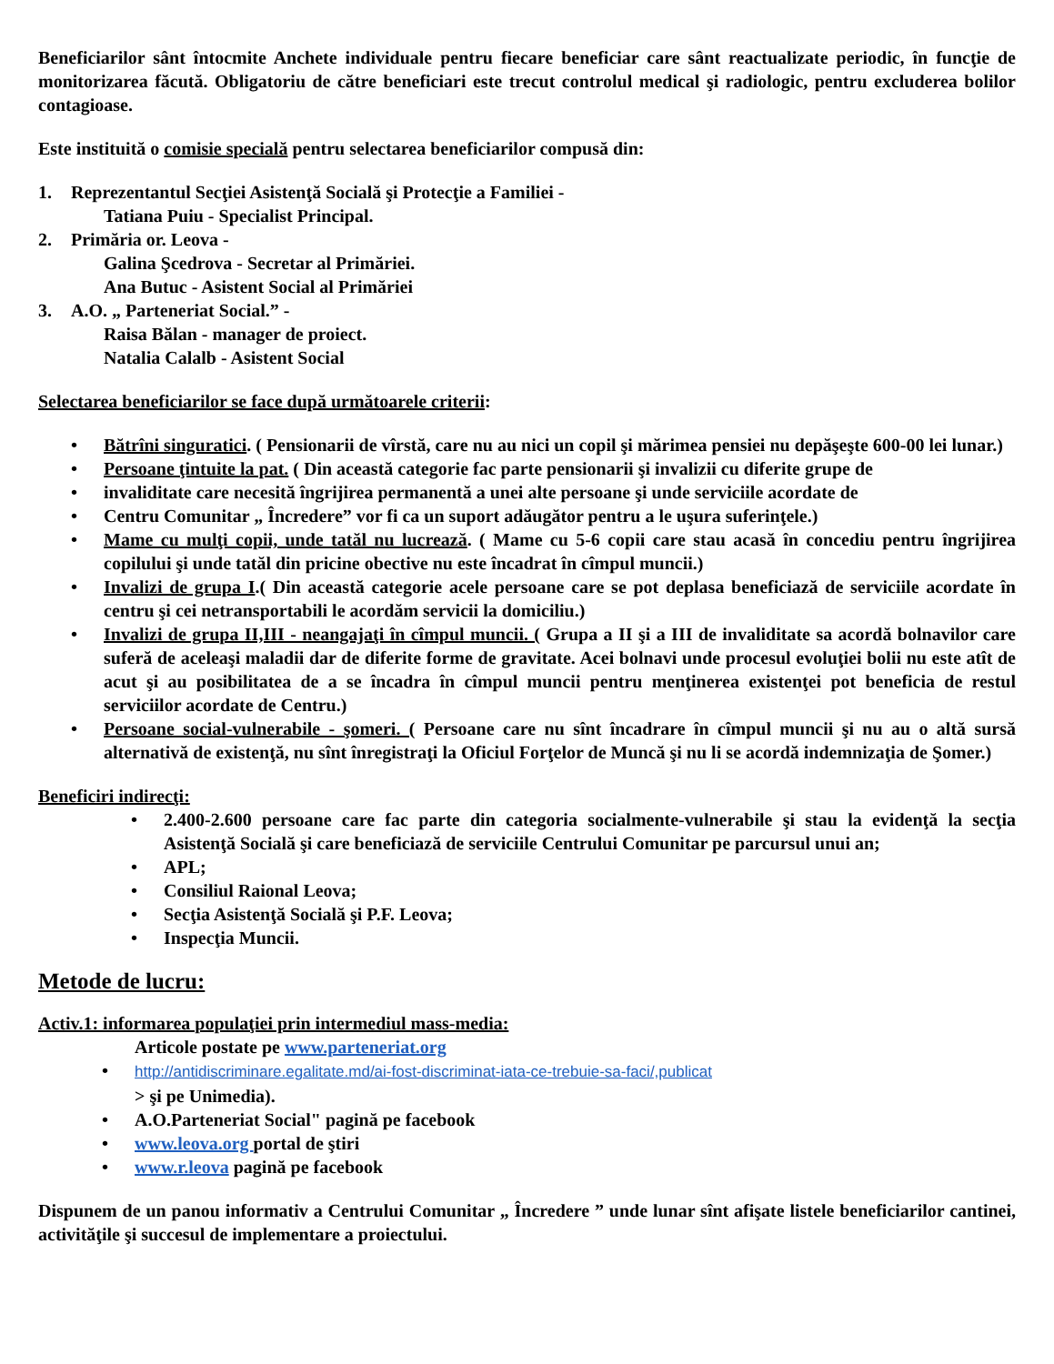Beneficiarilor sânt întocmite Anchete individuale pentru fiecare beneficiar care sânt reactualizate periodic, în funcţie de monitorizarea făcută. Obligatoriu de către beneficiari este trecut controlul medical şi radiologic, pentru excluderea bolilor contagioase.
Este instituită o comisie specială pentru selectarea beneficiarilor compusă din:
1. Reprezentantul Secţiei Asistenţă Socială şi Protecţie a Familiei -
Tatiana Puiu - Specialist Principal.
2. Primăria or. Leova -
Galina Şcedrova - Secretar al Primăriei.
Ana Butuc - Asistent Social al Primăriei
3. A.O. „ Parteneriat Social.” -
Raisa Bălan - manager de proiect.
Natalia Calalb - Asistent Social
Selectarea beneficiarilor se face după următoarele criterii:
• Bătrîni singuratici. ( Pensionarii de vîrstă, care nu au nici un copil şi mărimea pensiei nu depăşeşte 600-00 lei lunar.)
• Persoane ţintuite la pat. ( Din această categorie fac parte pensionarii şi invalizii cu diferite grupe de
• invaliditate care necesită îngrijirea permanentă a unei alte persoane şi unde serviciile acordate de
• Centru Comunitar „ Încredere” vor fi ca un suport adăugător pentru a le uşura suferinţele.)
• Mame cu mulţi copii, unde tatăl nu lucrează. ( Mame cu 5-6 copii care stau acasă în concediu pentru îngrijirea copilului şi unde tatăl din pricine obective nu este încadrat în cîmpul muncii.)
• Invalizi de grupa I.( Din această categorie acele persoane care se pot deplasa beneficiază de serviciile acordate în centru şi cei netransportabili le acordăm servicii la domiciliu.)
• Invalizi de grupa II,III - neangajaţi în cîmpul muncii. ( Grupa a II şi a III de invaliditate sa acordă bolnavilor care suferă de aceleaşi maladii dar de diferite forme de gravitate. Acei bolnavi unde procesul evoluţiei bolii nu este atît de acut şi au posibilitatea de a se încadra în cîmpul muncii pentru menţinerea existenţei pot beneficia de restul serviciilor acordate de Centru.)
• Persoane social-vulnerabile - şomeri. ( Persoane care nu sînt încadrare în cîmpul muncii şi nu au o altă sursă alternativă de existenţă, nu sînt înregistraţi la Oficiul Forţelor de Muncă şi nu li se acordă indemnizaţia de Şomer.)
Beneficiri indirecţi:
• 2.400-2.600 persoane care fac parte din categoria socialmente-vulnerabile şi stau la evidenţă la secţia Asistenţă Socială şi care beneficiază de serviciile Centrului Comunitar pe parcursul unui an;
• APL;
• Consiliul Raional Leova;
• Secţia Asistenţă Socială şi P.F. Leova;
• Inspecţia Muncii.
Metode de lucru:
Activ.1: informarea populaţiei prin intermediul mass-media:
Articole postate pe www.parteneriat.org
• http://antidiscriminare.egalitate.md/ai-fost-discriminat-iata-ce-trebuie-sa-faci/,publicat
> şi pe Unimedia).
• A.O.Parteneriat Social" pagină pe facebook
• www.leova.org portal de ştiri
• www.r.leova pagină pe facebook
Dispunem de un panou informativ a Centrului Comunitar „ Încredere ” unde lunar sînt afişate listele beneficiarilor cantinei, activităţile şi succesul de implementare a proiectului.